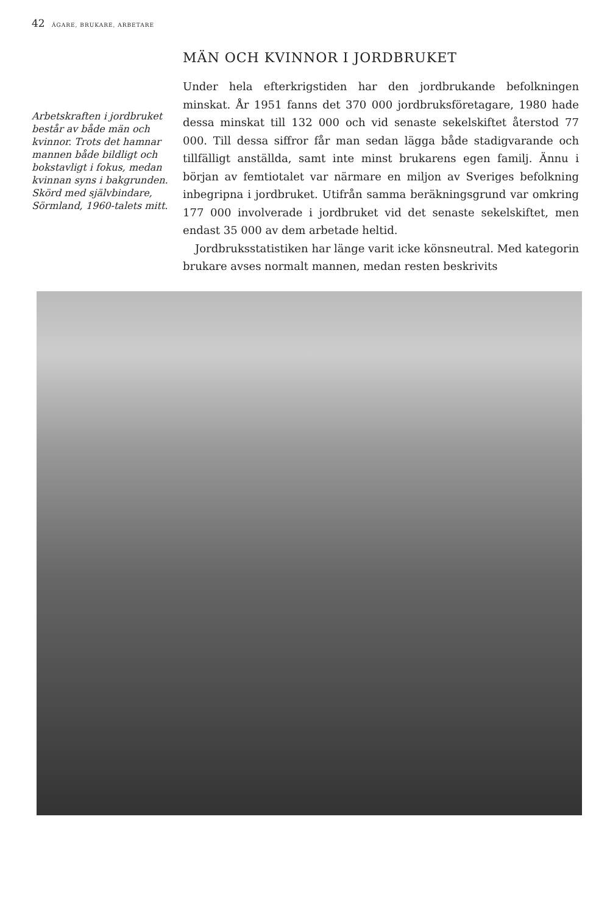42 ÄGARE, BRUKARE, ARBETARE
Arbetskraften i jordbruket består av både män och kvinnor. Trots det hamnar mannen både bildligt och bokstavligt i fokus, medan kvinnan syns i bakgrunden. Skörd med självbindare, Sörmland, 1960-talets mitt.
MÄN OCH KVINNOR I JORDBRUKET
Under hela efterkrigstiden har den jordbrukande befolkningen minskat. År 1951 fanns det 370 000 jordbruksföretagare, 1980 hade dessa minskat till 132 000 och vid senaste sekelskiftet återstod 77 000. Till dessa siffror får man sedan lägga både stadigvarande och tillfälligt anställda, samt inte minst brukarens egen familj. Ännu i början av femtiotalet var närmare en miljon av Sveriges befolkning inbegripna i jordbruket. Utifrån samma beräkningsgrund var omkring 177 000 involverade i jordbruket vid det senaste sekelskiftet, men endast 35 000 av dem arbetade heltid.
Jordbruksstatistiken har länge varit icke könsneutral. Med kategorin brukare avses normalt mannen, medan resten beskrivits